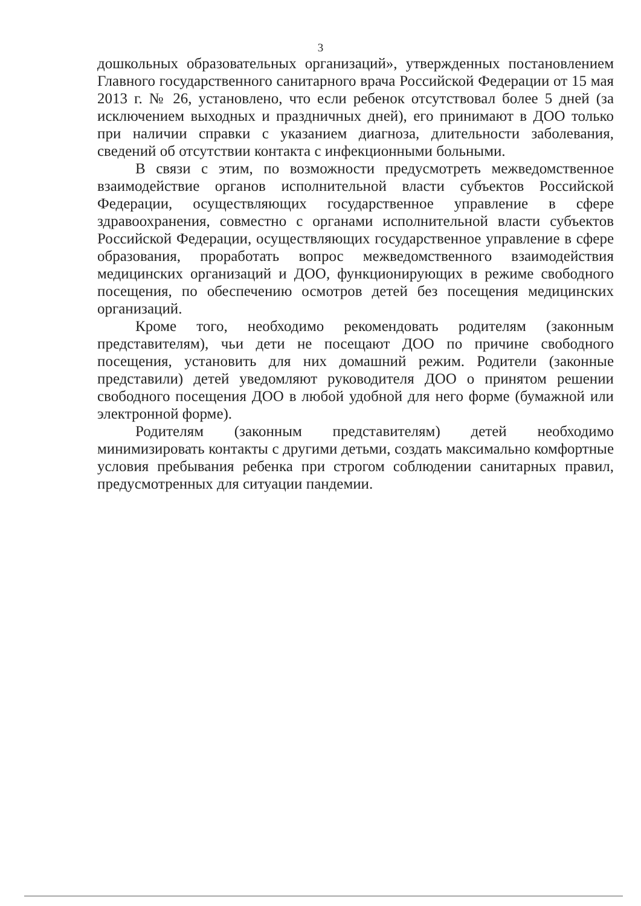3
дошкольных образовательных организаций», утвержденных постановлением Главного государственного санитарного врача Российской Федерации от 15 мая 2013 г. № 26, установлено, что если ребенок отсутствовал более 5 дней (за исключением выходных и праздничных дней), его принимают в ДОО только при наличии справки с указанием диагноза, длительности заболевания, сведений об отсутствии контакта с инфекционными больными.
В связи с этим, по возможности предусмотреть межведомственное взаимодействие органов исполнительной власти субъектов Российской Федерации, осуществляющих государственное управление в сфере здравоохранения, совместно с органами исполнительной власти субъектов Российской Федерации, осуществляющих государственное управление в сфере образования, проработать вопрос межведомственного взаимодействия медицинских организаций и ДОО, функционирующих в режиме свободного посещения, по обеспечению осмотров детей без посещения медицинских организаций.
Кроме того, необходимо рекомендовать родителям (законным представителям), чьи дети не посещают ДОО по причине свободного посещения, установить для них домашний режим. Родители (законные представили) детей уведомляют руководителя ДОО о принятом решении свободного посещения ДОО в любой удобной для него форме (бумажной или электронной форме).
Родителям (законным представителям) детей необходимо минимизировать контакты с другими детьми, создать максимально комфортные условия пребывания ребенка при строгом соблюдении санитарных правил, предусмотренных для ситуации пандемии.